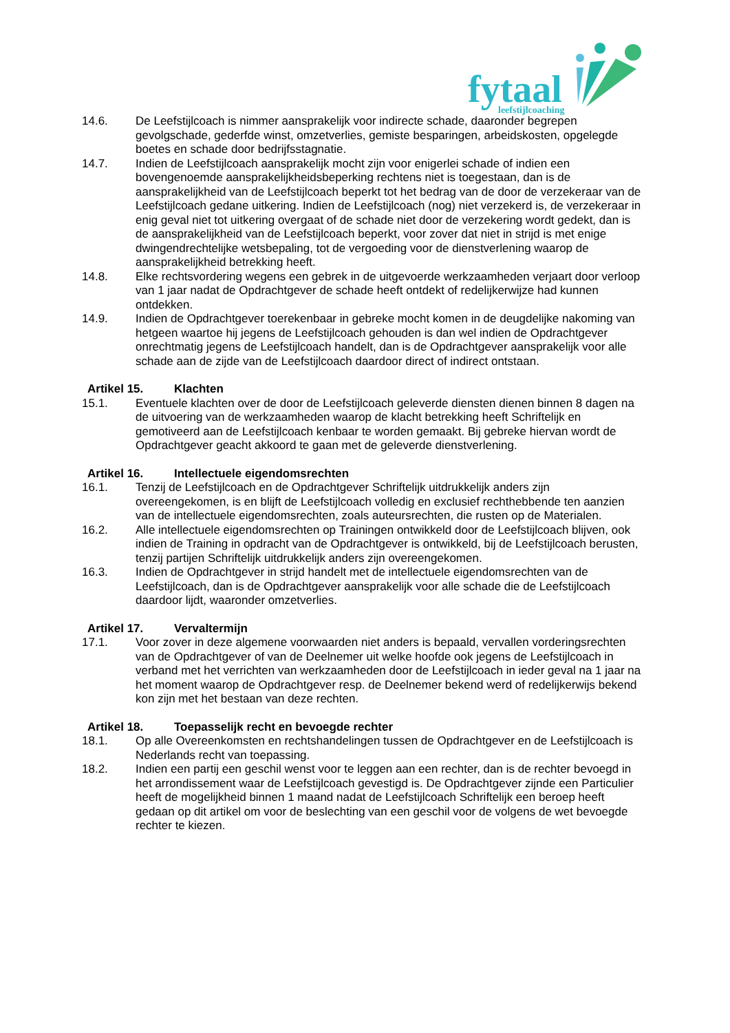fytaal
leefstijlcoaching
14.6. De Leefstijlcoach is nimmer aansprakelijk voor indirecte schade, daaronder begrepen gevolgschade, gederfde winst, omzetverlies, gemiste besparingen, arbeidskosten, opgelegde boetes en schade door bedrijfsstagnatie.
14.7. Indien de Leefstijlcoach aansprakelijk mocht zijn voor enigerlei schade of indien een bovengenoemde aansprakelijkheidsbeperking rechtens niet is toegestaan, dan is de aansprakelijkheid van de Leefstijlcoach beperkt tot het bedrag van de door de verzekeraar van de Leefstijlcoach gedane uitkering. Indien de Leefstijlcoach (nog) niet verzekerd is, de verzekeraar in enig geval niet tot uitkering overgaat of de schade niet door de verzekering wordt gedekt, dan is de aansprakelijkheid van de Leefstijlcoach beperkt, voor zover dat niet in strijd is met enige dwingendrechtelijke wetsbepaling, tot de vergoeding voor de dienstverlening waarop de aansprakelijkheid betrekking heeft.
14.8. Elke rechtsvordering wegens een gebrek in de uitgevoerde werkzaamheden verjaart door verloop van 1 jaar nadat de Opdrachtgever de schade heeft ontdekt of redelijkerwijze had kunnen ontdekken.
14.9. Indien de Opdrachtgever toerekenbaar in gebreke mocht komen in de deugdelijke nakoming van hetgeen waartoe hij jegens de Leefstijlcoach gehouden is dan wel indien de Opdrachtgever onrechtmatig jegens de Leefstijlcoach handelt, dan is de Opdrachtgever aansprakelijk voor alle schade aan de zijde van de Leefstijlcoach daardoor direct of indirect ontstaan.
Artikel 15. Klachten
15.1. Eventuele klachten over de door de Leefstijlcoach geleverde diensten dienen binnen 8 dagen na de uitvoering van de werkzaamheden waarop de klacht betrekking heeft Schriftelijk en gemotiveerd aan de Leefstijlcoach kenbaar te worden gemaakt. Bij gebreke hiervan wordt de Opdrachtgever geacht akkoord te gaan met de geleverde dienstverlening.
Artikel 16. Intellectuele eigendomsrechten
16.1. Tenzij de Leefstijlcoach en de Opdrachtgever Schriftelijk uitdrukkelijk anders zijn overeengekomen, is en blijft de Leefstijlcoach volledig en exclusief rechthebbende ten aanzien van de intellectuele eigendomsrechten, zoals auteursrechten, die rusten op de Materialen.
16.2. Alle intellectuele eigendomsrechten op Trainingen ontwikkeld door de Leefstijlcoach blijven, ook indien de Training in opdracht van de Opdrachtgever is ontwikkeld, bij de Leefstijlcoach berusten, tenzij partijen Schriftelijk uitdrukkelijk anders zijn overeengekomen.
16.3. Indien de Opdrachtgever in strijd handelt met de intellectuele eigendomsrechten van de Leefstijlcoach, dan is de Opdrachtgever aansprakelijk voor alle schade die de Leefstijlcoach daardoor lijdt, waaronder omzetverlies.
Artikel 17. Vervaltermijn
17.1. Voor zover in deze algemene voorwaarden niet anders is bepaald, vervallen vorderingsrechten van de Opdrachtgever of van de Deelnemer uit welke hoofde ook jegens de Leefstijlcoach in verband met het verrichten van werkzaamheden door de Leefstijlcoach in ieder geval na 1 jaar na het moment waarop de Opdrachtgever resp. de Deelnemer bekend werd of redelijkerwijs bekend kon zijn met het bestaan van deze rechten.
Artikel 18. Toepasselijk recht en bevoegde rechter
18.1. Op alle Overeenkomsten en rechtshandelingen tussen de Opdrachtgever en de Leefstijlcoach is Nederlands recht van toepassing.
18.2. Indien een partij een geschil wenst voor te leggen aan een rechter, dan is de rechter bevoegd in het arrondissement waar de Leefstijlcoach gevestigd is. De Opdrachtgever zijnde een Particulier heeft de mogelijkheid binnen 1 maand nadat de Leefstijlcoach Schriftelijk een beroep heeft gedaan op dit artikel om voor de beslechting van een geschil voor de volgens de wet bevoegde rechter te kiezen.